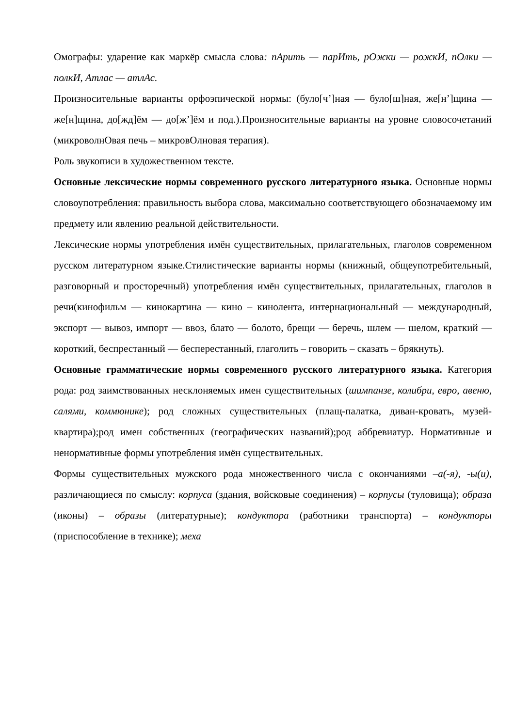Омографы: ударение как маркёр смысла слова: пАрить — парИть, рОжки — рожкИ, пОлки — полкИ, Атлас — атлАс.
Произносительные варианты орфоэпической нормы: (було[ч’]ная — було[ш]ная, же[н’]щина — же[н]щина, до[жд]ём — до[ж’]ём и под.).Произносительные варианты на уровне словосочетаний (микроволнОвая печь – микровОлновая терапия).
Роль звукописи в художественном тексте.
Основные лексические нормы современного русского литературного языка. Основные нормы словоупотребления: правильность выбора слова, максимально соответствующего обозначаемому им предмету или явлению реальной действительности.
Лексические нормы употребления имён существительных, прилагательных, глаголов современном русском литературном языке.Стилистические варианты нормы (книжный, общеупотребительный, разговорный и просторечный) употребления имён существительных, прилагательных, глаголов в речи(кинофильм — кинокартина — кино – кинолента, интернациональный — международный, экспорт — вывоз, импорт — ввоз, блато — болото, брещи — беречь, шлем — шелом, краткий — короткий, беспрестанный — бесперестанный, глаголить – говорить – сказать – брякнуть).
Основные грамматические нормы современного русского литературного языка. Категория рода: род заимствованных несклоняемых имен существительных (шимпанзе, колибри, евро, авеню, салями, коммюнике); род сложных существительных (плащ-палатка, диван-кровать, музей-квартира);род имен собственных (географических названий);род аббревиатур. Нормативные и ненормативные формы употребления имён существительных.
Формы существительных мужского рода множественного числа с окончаниями –а(-я), -ы(и), различающиеся по смыслу: корпуса (здания, войсковые соединения) – корпусы (туловища); образа (иконы) – образы (литературные); кондуктора (работники транспорта) – кондукторы (приспособление в технике); меха